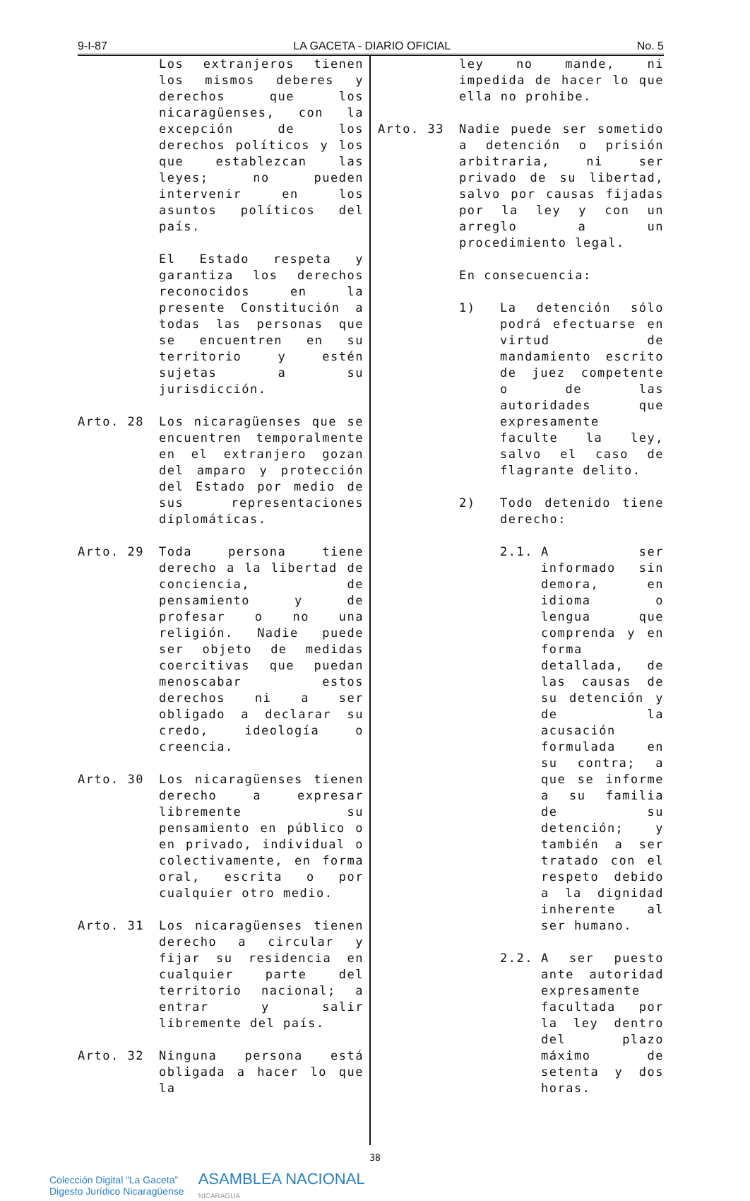9-I-87 LA GACETA - DIARIO OFICIAL No. 5
Los extranjeros tienen los mismos deberes y derechos que los nicaragüenses, con la excepción de los derechos políticos y los que establezcan las leyes; no pueden intervenir en los asuntos políticos del país.
El Estado respeta y garantiza los derechos reconocidos en la presente Constitución a todas las personas que se encuentren en su territorio y estén sujetas a su jurisdicción.
Arto. 28 Los nicaragüenses que se encuentren temporalmente en el extranjero gozan del amparo y protección del Estado por medio de sus representaciones diplomáticas.
Arto. 29 Toda persona tiene derecho a la libertad de conciencia, de pensamiento y de profesar o no una religión. Nadie puede ser objeto de medidas coercitivas que puedan menoscabar estos derechos ni a ser obligado a declarar su credo, ideología o creencia.
Arto. 30 Los nicaragüenses tienen derecho a expresar libremente su pensamiento en público o en privado, individual o colectivamente, en forma oral, escrita o por cualquier otro medio.
Arto. 31 Los nicaragüenses tienen derecho a circular y fijar su residencia en cualquier parte del territorio nacional; a entrar y salir libremente del país.
Arto. 32 Ninguna persona está obligada a hacer lo que la
ley no mande, ni impedida de hacer lo que ella no prohibe.
Arto. 33 Nadie puede ser sometido a detención o prisión arbitraria, ni ser privado de su libertad, salvo por causas fijadas por la ley y con un arreglo a un procedimiento legal.
En consecuencia:
1) La detención sólo podrá efectuarse en virtud de mandamiento escrito de juez competente o de las autoridades que expresamente faculte la ley, salvo el caso de flagrante delito.
2) Todo detenido tiene derecho:
2.1. A ser informado sin demora, en idioma o lengua que comprenda y en forma detallada, de las causas de su detención y de la acusación formulada en su contra; a que se informe a su familia de su detención; y también a ser tratado con el respeto debido a la dignidad inherente al ser humano.
2.2. A ser puesto ante autoridad expresamente facultada por la ley dentro del plazo máximo de setenta y dos horas.
38
Colección Digital “La Gaceta”
Digesto Jurídico Nicaragüense
ASAMBLEA NACIONAL
NICARAGUA